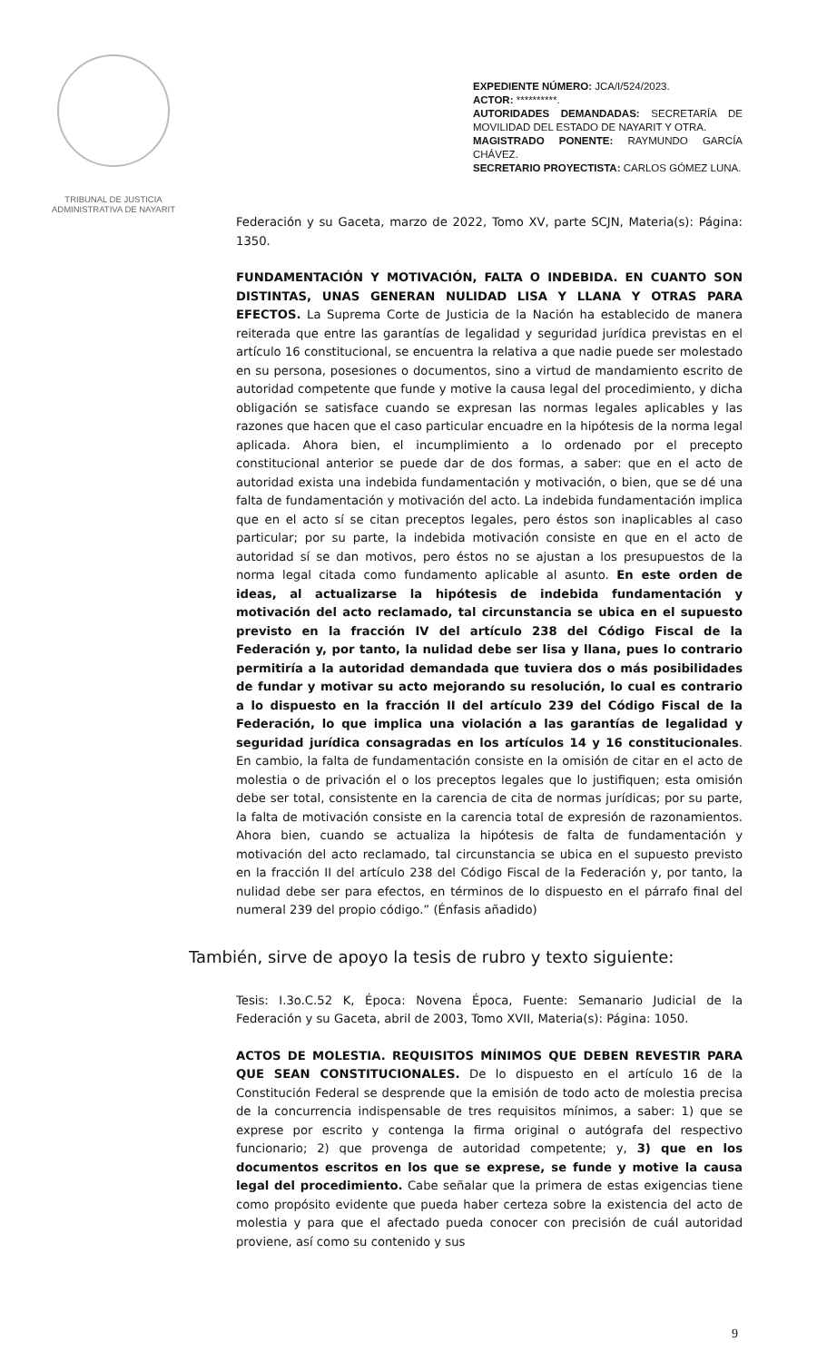TRIBUNAL DE JUSTICIA
ADMINISTRATIVA DE NAYARIT
EXPEDIENTE NÚMERO: JCA/I/524/2023.
ACTOR: **********.
AUTORIDADES DEMANDADAS: SECRETARÍA DE MOVILIDAD DEL ESTADO DE NAYARIT Y OTRA.
MAGISTRADO PONENTE: RAYMUNDO GARCÍA CHÁVEZ.
SECRETARIO PROYECTISTA: CARLOS GÓMEZ LUNA.
Federación y su Gaceta, marzo de 2022, Tomo XV, parte SCJN, Materia(s): Página: 1350.
FUNDAMENTACIÓN Y MOTIVACIÓN, FALTA O INDEBIDA. EN CUANTO SON DISTINTAS, UNAS GENERAN NULIDAD LISA Y LLANA Y OTRAS PARA EFECTOS. La Suprema Corte de Justicia de la Nación ha establecido de manera reiterada que entre las garantías de legalidad y seguridad jurídica previstas en el artículo 16 constitucional, se encuentra la relativa a que nadie puede ser molestado en su persona, posesiones o documentos, sino a virtud de mandamiento escrito de autoridad competente que funde y motive la causa legal del procedimiento, y dicha obligación se satisface cuando se expresan las normas legales aplicables y las razones que hacen que el caso particular encuadre en la hipótesis de la norma legal aplicada. Ahora bien, el incumplimiento a lo ordenado por el precepto constitucional anterior se puede dar de dos formas, a saber: que en el acto de autoridad exista una indebida fundamentación y motivación, o bien, que se dé una falta de fundamentación y motivación del acto. La indebida fundamentación implica que en el acto sí se citan preceptos legales, pero éstos son inaplicables al caso particular; por su parte, la indebida motivación consiste en que en el acto de autoridad sí se dan motivos, pero éstos no se ajustan a los presupuestos de la norma legal citada como fundamento aplicable al asunto. En este orden de ideas, al actualizarse la hipótesis de indebida fundamentación y motivación del acto reclamado, tal circunstancia se ubica en el supuesto previsto en la fracción IV del artículo 238 del Código Fiscal de la Federación y, por tanto, la nulidad debe ser lisa y llana, pues lo contrario permitiría a la autoridad demandada que tuviera dos o más posibilidades de fundar y motivar su acto mejorando su resolución, lo cual es contrario a lo dispuesto en la fracción II del artículo 239 del Código Fiscal de la Federación, lo que implica una violación a las garantías de legalidad y seguridad jurídica consagradas en los artículos 14 y 16 constitucionales. En cambio, la falta de fundamentación consiste en la omisión de citar en el acto de molestia o de privación el o los preceptos legales que lo justifiquen; esta omisión debe ser total, consistente en la carencia de cita de normas jurídicas; por su parte, la falta de motivación consiste en la carencia total de expresión de razonamientos. Ahora bien, cuando se actualiza la hipótesis de falta de fundamentación y motivación del acto reclamado, tal circunstancia se ubica en el supuesto previsto en la fracción II del artículo 238 del Código Fiscal de la Federación y, por tanto, la nulidad debe ser para efectos, en términos de lo dispuesto en el párrafo final del numeral 239 del propio código.” (Énfasis añadido)
También, sirve de apoyo la tesis de rubro y texto siguiente:
Tesis: I.3o.C.52 K, Época: Novena Época, Fuente: Semanario Judicial de la Federación y su Gaceta, abril de 2003, Tomo XVII, Materia(s): Página: 1050.
ACTOS DE MOLESTIA. REQUISITOS MÍNIMOS QUE DEBEN REVESTIR PARA QUE SEAN CONSTITUCIONALES. De lo dispuesto en el artículo 16 de la Constitución Federal se desprende que la emisión de todo acto de molestia precisa de la concurrencia indispensable de tres requisitos mínimos, a saber: 1) que se exprese por escrito y contenga la firma original o autógrafa del respectivo funcionario; 2) que provenga de autoridad competente; y, 3) que en los documentos escritos en los que se exprese, se funde y motive la causa legal del procedimiento. Cabe señalar que la primera de estas exigencias tiene como propósito evidente que pueda haber certeza sobre la existencia del acto de molestia y para que el afectado pueda conocer con precisión de cuál autoridad proviene, así como su contenido y sus
9